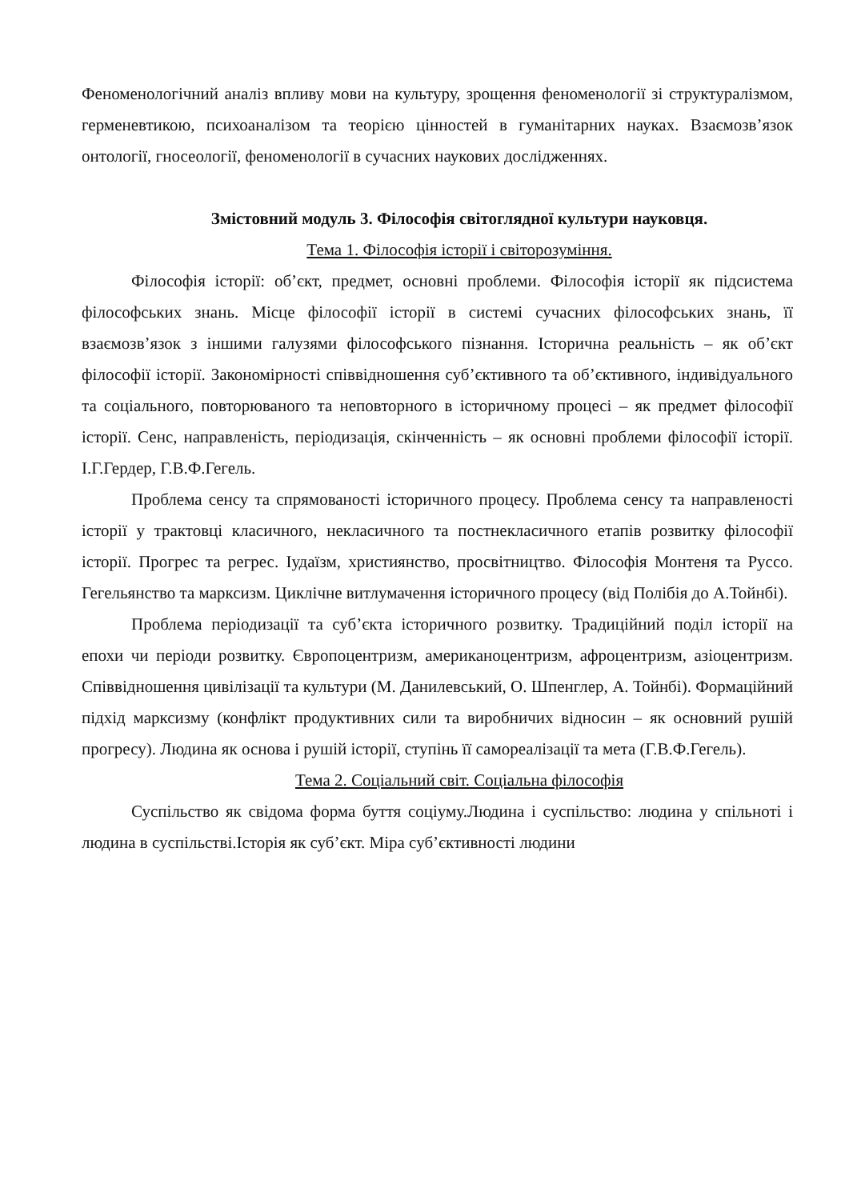Феноменологічний аналіз впливу мови на культуру, зрощення феноменології зі структуралізмом, герменевтикою, психоаналізом та теорією цінностей в гуманітарних науках. Взаємозв’язок онтології, гносеології, феноменології в сучасних наукових дослідженнях.
Змістовний модуль 3. Філософія світоглядної культури науковця.
Тема 1. Філософія історії і світорозуміння.
Філософія історії: об’єкт, предмет, основні проблеми. Філософія історії як підсистема філософських знань. Місце філософії історії в системі сучасних філософських знань, її взаємозв’язок з іншими галузями філософського пізнання. Історична реальність – як об’єкт філософії історії. Закономірності співвідношення суб’єктивного та об’єктивного, індивідуального та соціального, повторюваного та неповторного в історичному процесі – як предмет філософії історії. Сенс, направленість, періодизація, скінченність – як основні проблеми філософії історії. І.Г.Гердер, Г.В.Ф.Гегель.
Проблема сенсу та спрямованості історичного процесу. Проблема сенсу та направленості історії у трактовці класичного, некласичного та постнекласичного етапів розвитку філософії історії. Прогрес та регрес. Іудаїзм, християнство, просвітництво. Філософія Монтеня та Руссо. Гегельянство та марксизм. Циклічне витлумачення історичного процесу (від Полібія до А.Тойнбі).
Проблема періодизації та суб’єкта історичного розвитку. Традиційний поділ історії на епохи чи періоди розвитку. Європоцентризм, американоцентризм, афроцентризм, азіоцентризм. Співвідношення цивілізації та культури (М. Данилевський, О. Шпенглер, А. Тойнбі). Формаційний підхід марксизму (конфлікт продуктивних сили та виробничих відносин – як основний рушій прогресу). Людина як основа і рушій історії, ступінь її самореалізації та мета (Г.В.Ф.Гегель).
Тема 2. Соціальний світ. Соціальна філософія
Суспільство як свідома форма буття соціуму.Людина і суспільство: людина у спільноті і людина в суспільстві.Історія як суб’єкт. Міра суб’єктивності людини